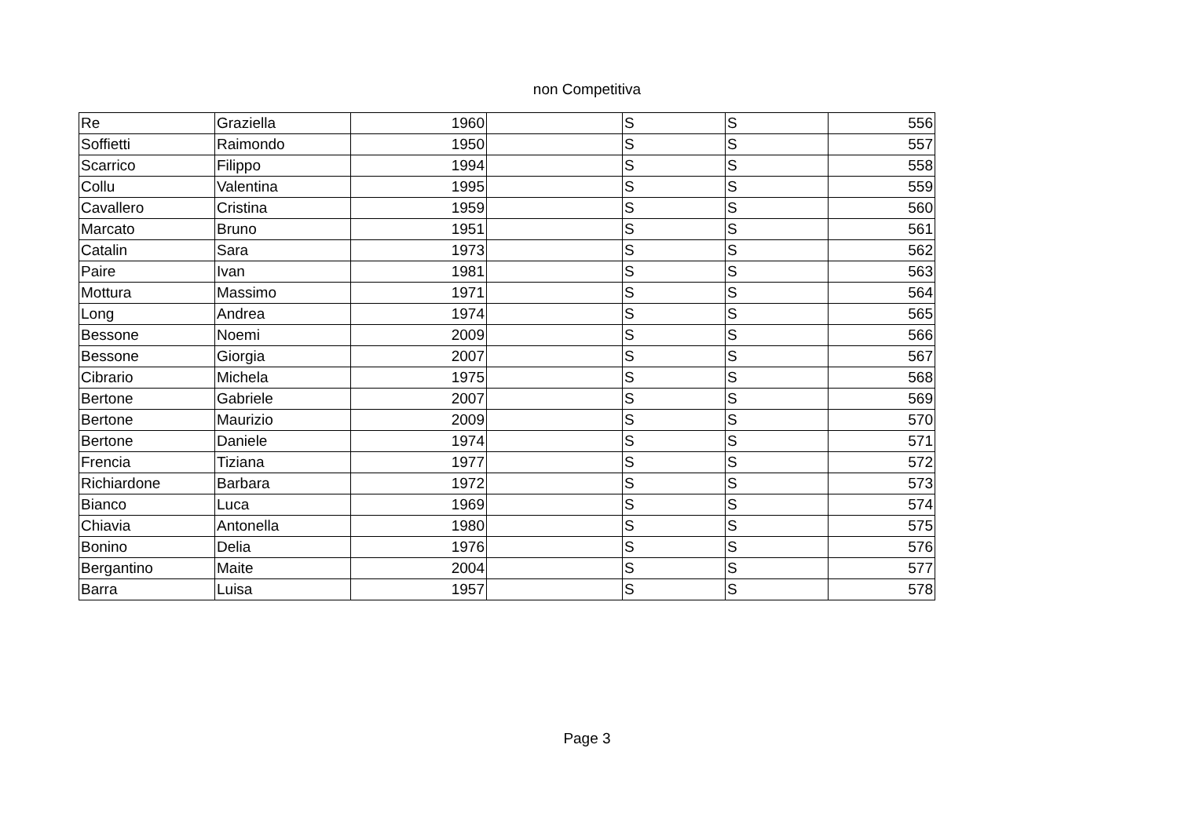non Competitiva
| Re | Graziella | 1960 | | S | S | 556 |
| Soffietti | Raimondo | 1950 | | S | S | 557 |
| Scarrico | Filippo | 1994 | | S | S | 558 |
| Collu | Valentina | 1995 | | S | S | 559 |
| Cavallero | Cristina | 1959 | | S | S | 560 |
| Marcato | Bruno | 1951 | | S | S | 561 |
| Catalin | Sara | 1973 | | S | S | 562 |
| Paire | Ivan | 1981 | | S | S | 563 |
| Mottura | Massimo | 1971 | | S | S | 564 |
| Long | Andrea | 1974 | | S | S | 565 |
| Bessone | Noemi | 2009 | | S | S | 566 |
| Bessone | Giorgia | 2007 | | S | S | 567 |
| Cibrario | Michela | 1975 | | S | S | 568 |
| Bertone | Gabriele | 2007 | | S | S | 569 |
| Bertone | Maurizio | 2009 | | S | S | 570 |
| Bertone | Daniele | 1974 | | S | S | 571 |
| Frencia | Tiziana | 1977 | | S | S | 572 |
| Richiardone | Barbara | 1972 | | S | S | 573 |
| Bianco | Luca | 1969 | | S | S | 574 |
| Chiavia | Antonella | 1980 | | S | S | 575 |
| Bonino | Delia | 1976 | | S | S | 576 |
| Bergantino | Maite | 2004 | | S | S | 577 |
| Barra | Luisa | 1957 | | S | S | 578 |
Page 3